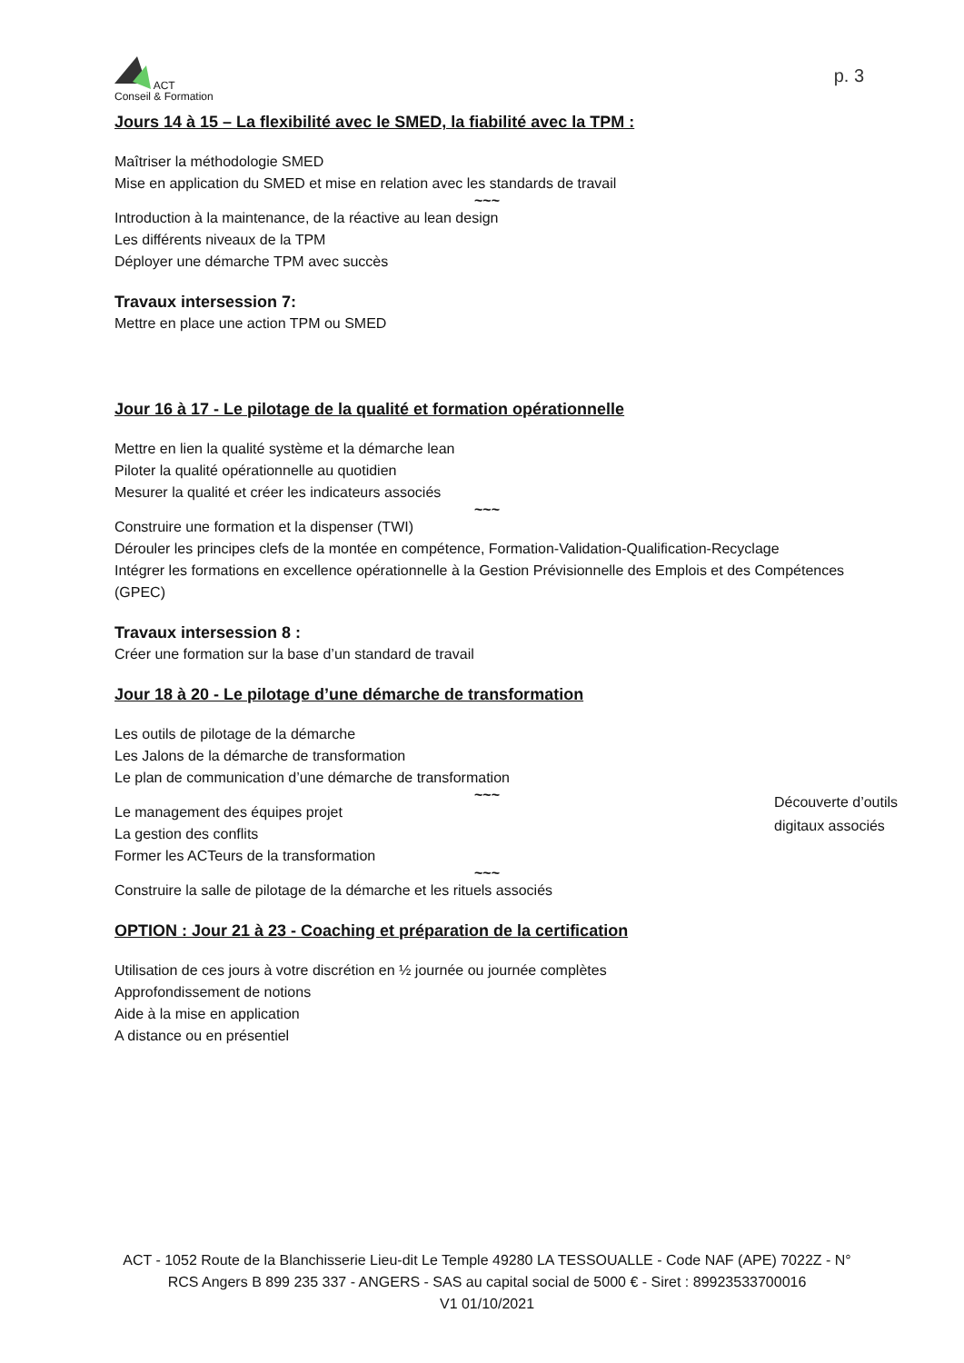ACT
Conseil & Formation
p. 3
Jours 14 à 15 – La flexibilité avec le SMED, la fiabilité avec la TPM :
Maîtriser la méthodologie SMED
Mise en application du SMED et mise en relation avec les standards de travail
~~~
Introduction à la maintenance, de la réactive au lean design
Les différents niveaux de la TPM
Déployer une démarche TPM avec succès
Travaux intersession 7:
Mettre en place une action TPM ou SMED
Jour 16 à 17 - Le pilotage de la qualité et formation opérationnelle
Mettre en lien la qualité système et la démarche lean
Piloter la qualité opérationnelle au quotidien
Mesurer la qualité et créer les indicateurs associés
~~~
Construire une formation et la dispenser (TWI)
Dérouler les principes clefs de la montée en compétence, Formation-Validation-Qualification-Recyclage
Intégrer les formations en excellence opérationnelle à la Gestion Prévisionnelle des Emplois et des Compétences (GPEC)
Travaux intersession 8 :
Créer une formation sur la base d’un standard de travail
Jour 18 à 20 - Le pilotage d’une démarche de transformation
Les outils de pilotage de la démarche
Les Jalons de la démarche de transformation
Le plan de communication d’une démarche de transformation
~~~
Le management des équipes projet
La gestion des conflits
Former les ACTeurs de la transformation
~~~
Construire la salle de pilotage de la démarche et les rituels associés
OPTION : Jour 21 à 23 - Coaching et préparation de la certification
Utilisation de ces jours à votre discrétion en ½ journée ou journée complètes
Approfondissement de notions
Aide à la mise en application
A distance ou en présentiel
Découverte d’outils digitaux associés
ACT - 1052 Route de la Blanchisserie Lieu-dit Le Temple 49280 LA TESSOUALLE - Code NAF (APE) 7022Z - N° RCS Angers B 899 235 337 - ANGERS - SAS au capital social de 5000 € - Siret : 89923533700016
V1 01/10/2021